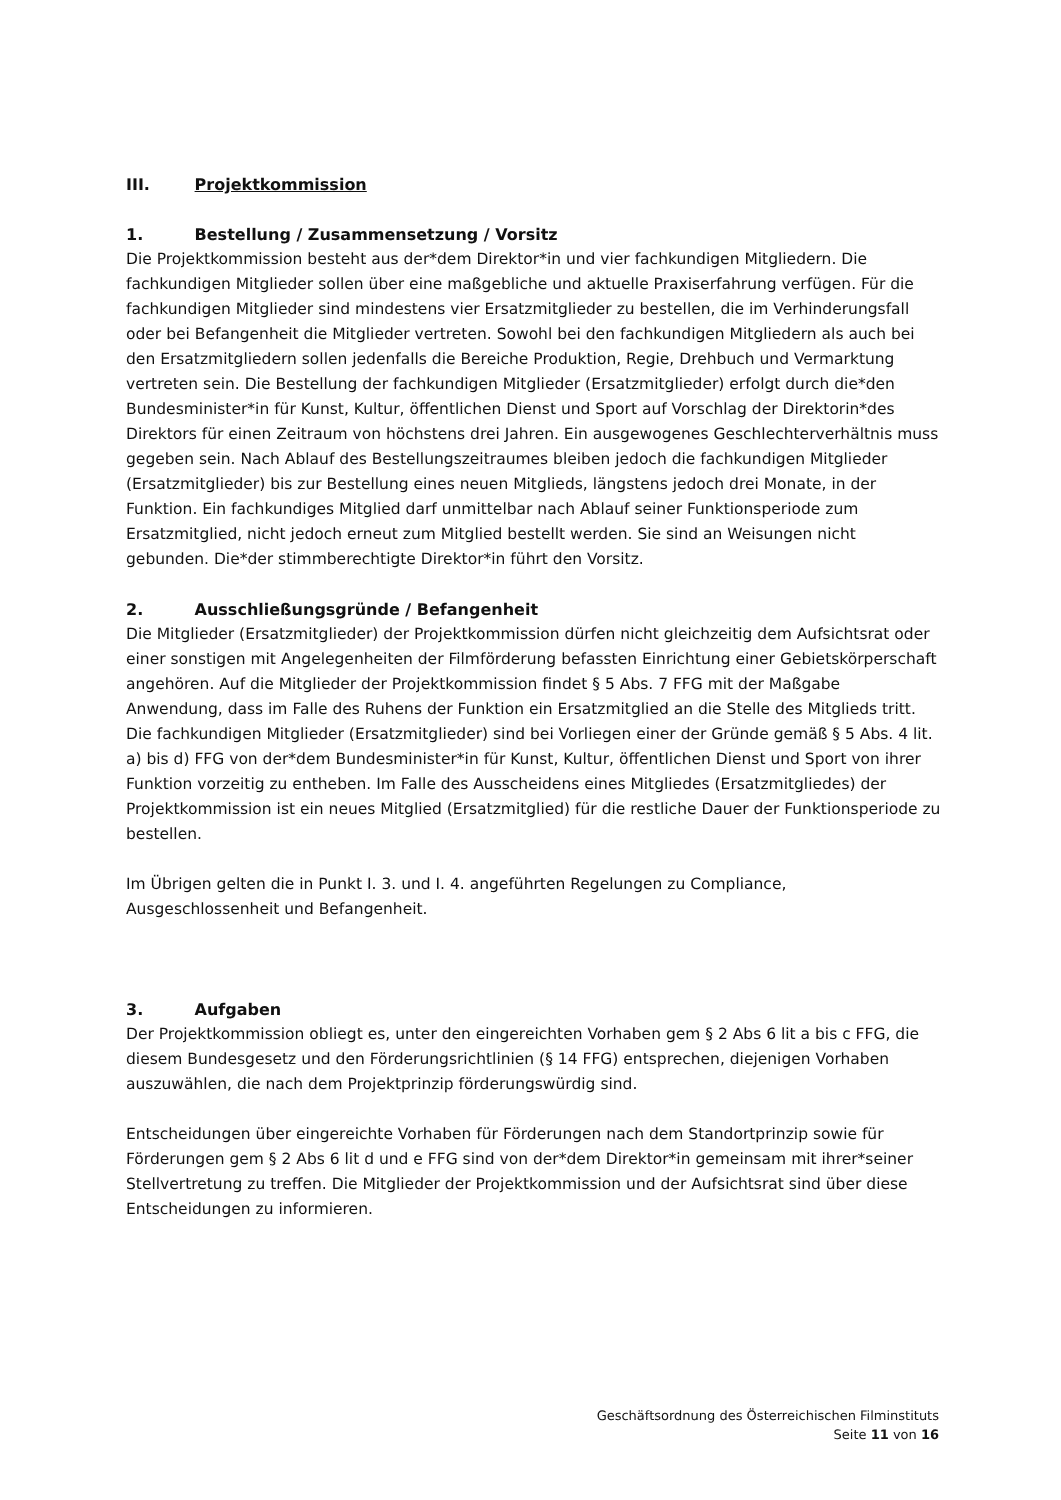III. Projektkommission
1. Bestellung / Zusammensetzung / Vorsitz
Die Projektkommission besteht aus der*dem Direktor*in und vier fachkundigen Mitgliedern. Die fachkundigen Mitglieder sollen über eine maßgebliche und aktuelle Praxiserfahrung verfügen. Für die fachkundigen Mitglieder sind mindestens vier Ersatzmitglieder zu bestellen, die im Verhinderungsfall oder bei Befangenheit die Mitglieder vertreten. Sowohl bei den fachkundigen Mitgliedern als auch bei den Ersatzmitgliedern sollen jedenfalls die Bereiche Produktion, Regie, Drehbuch und Vermarktung vertreten sein. Die Bestellung der fachkundigen Mitglieder (Ersatzmitglieder) erfolgt durch die*den Bundesminister*in für Kunst, Kultur, öffentlichen Dienst und Sport auf Vorschlag der Direktorin*des Direktors für einen Zeitraum von höchstens drei Jahren. Ein ausgewogenes Geschlechterverhältnis muss gegeben sein. Nach Ablauf des Bestellungszeitraumes bleiben jedoch die fachkundigen Mitglieder (Ersatzmitglieder) bis zur Bestellung eines neuen Mitglieds, längstens jedoch drei Monate, in der Funktion. Ein fachkundiges Mitglied darf unmittelbar nach Ablauf seiner Funktionsperiode zum Ersatzmitglied, nicht jedoch erneut zum Mitglied bestellt werden. Sie sind an Weisungen nicht gebunden. Die*der stimmberechtigte Direktor*in führt den Vorsitz.
2. Ausschließungsgründe / Befangenheit
Die Mitglieder (Ersatzmitglieder) der Projektkommission dürfen nicht gleichzeitig dem Aufsichtsrat oder einer sonstigen mit Angelegenheiten der Filmförderung befassten Einrichtung einer Gebietskörperschaft angehören. Auf die Mitglieder der Projektkommission findet § 5 Abs. 7 FFG mit der Maßgabe Anwendung, dass im Falle des Ruhens der Funktion ein Ersatzmitglied an die Stelle des Mitglieds tritt. Die fachkundigen Mitglieder (Ersatzmitglieder) sind bei Vorliegen einer der Gründe gemäß § 5 Abs. 4 lit. a) bis d) FFG von der*dem Bundesminister*in für Kunst, Kultur, öffentlichen Dienst und Sport von ihrer Funktion vorzeitig zu entheben. Im Falle des Ausscheidens eines Mitgliedes (Ersatzmitgliedes) der Projektkommission ist ein neues Mitglied (Ersatzmitglied) für die restliche Dauer der Funktionsperiode zu bestellen.
Im Übrigen gelten die in Punkt I. 3. und I. 4. angeführten Regelungen zu Compliance, Ausgeschlossenheit und Befangenheit.
3. Aufgaben
Der Projektkommission obliegt es, unter den eingereichten Vorhaben gem § 2 Abs 6 lit a bis c FFG, die diesem Bundesgesetz und den Förderungsrichtlinien (§ 14 FFG) entsprechen, diejenigen Vorhaben auszuwählen, die nach dem Projektprinzip förderungswürdig sind.
Entscheidungen über eingereichte Vorhaben für Förderungen nach dem Standortprinzip sowie für Förderungen gem § 2 Abs 6 lit d und e FFG sind von der*dem Direktor*in gemeinsam mit ihrer*seiner Stellvertretung zu treffen. Die Mitglieder der Projektkommission und der Aufsichtsrat sind über diese Entscheidungen zu informieren.
Geschäftsordnung des Österreichischen Filminstituts
Seite 11 von 16